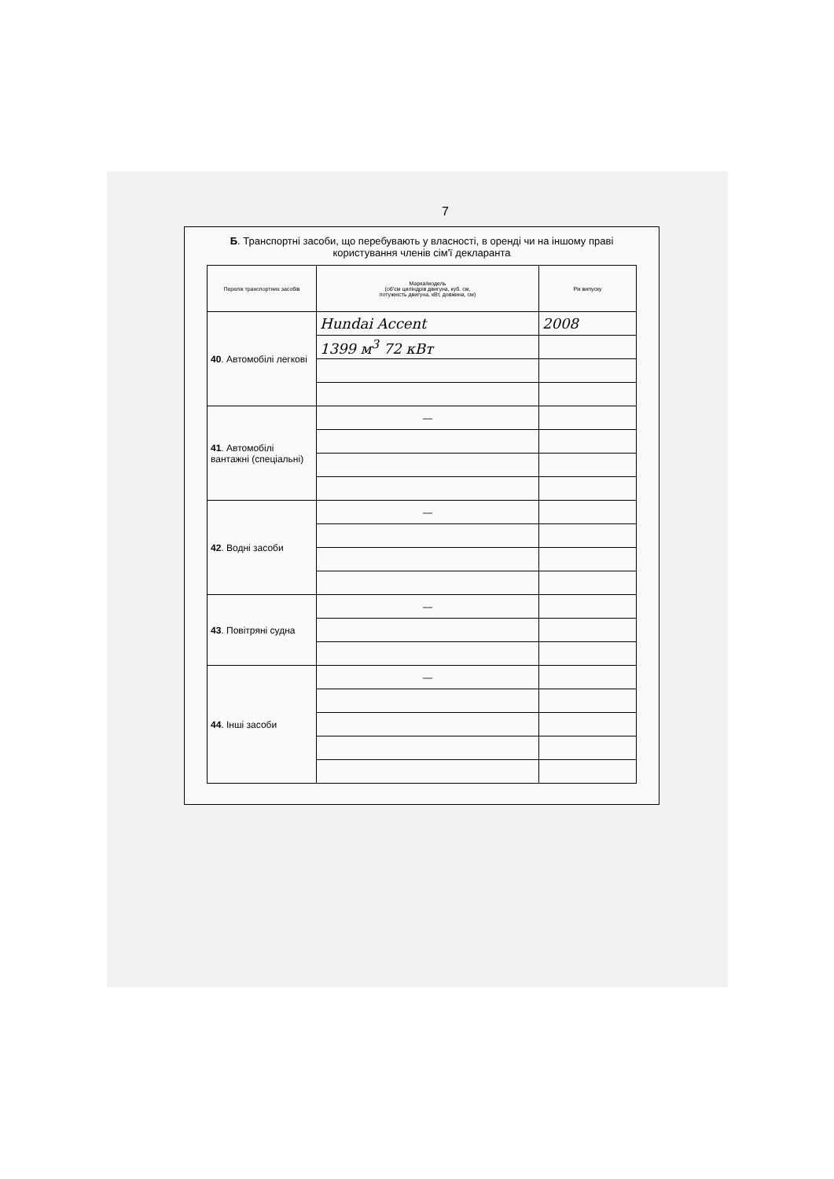7
Б. Транспортні засоби, що перебувають у власності, в оренді чи на іншому праві користування членів сім'ї декларанта
| Перелік транспортних засобів | Марка/модель (об'єм циліндрів двигуна, куб. см, потужність двигуна, кВт, довжина, см) | Рік випуску |
| --- | --- | --- |
| 40 . Автомобілі легкові | Hundai Accent | 2008 |
| | 1399 м<sup>3</sup> 72 кВт | |
| 41 . Автомобілі вантажні (спеціальні) | — | |
| 42 . Водні засоби | — | |
| 43 . Повітряні судна | — | |
| 44 . Інші засоби | — | |